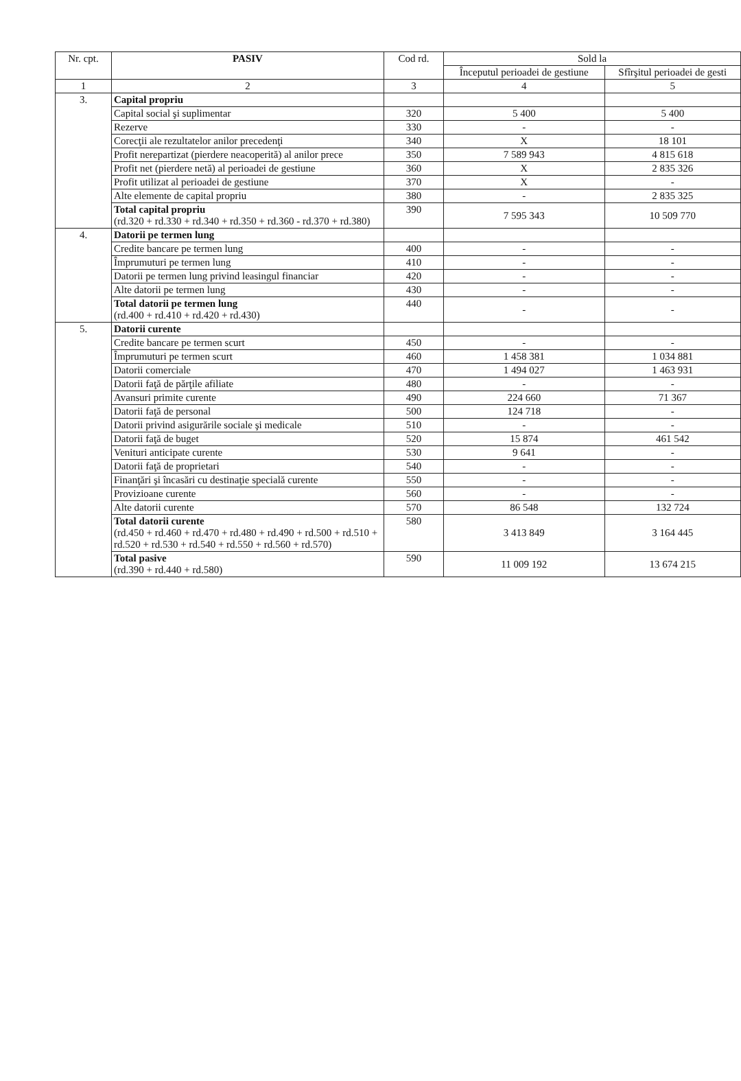| Nr. cpt. | PASIV | Cod rd. | Sold la | |
| --- | --- | --- | --- | --- |
| | | | Începutul perioadei de gestiune | Sfîrşitul perioadei de gesti |
| 1 | 2 | 3 | 4 | 5 |
| 3. | Capital propriu | | | |
| | Capital social şi suplimentar | 320 | 5 400 | 5 400 |
| | Rezerve | 330 | - | - |
| | Corecţii ale rezultatelor anilor precedenţi | 340 | X | 18 101 |
| | Profit nerepartizat (pierdere neacoperită) al anilor prece | 350 | 7 589 943 | 4 815 618 |
| | Profit net (pierdere netă) al perioadei de gestiune | 360 | X | 2 835 326 |
| | Profit utilizat al perioadei de gestiune | 370 | X | - |
| | Alte elemente de capital propriu | 380 | - | 2 835 325 |
| | Total capital propriu (rd.320 + rd.330 + rd.340 + rd.350 + rd.360 - rd.370 + rd.380) | 390 | 7 595 343 | 10 509 770 |
| 4. | Datorii pe termen lung | | | |
| | Credite bancare pe termen lung | 400 | - | - |
| | Împrumuturi pe termen lung | 410 | - | - |
| | Datorii pe termen lung privind leasingul financiar | 420 | - | - |
| | Alte datorii pe termen lung | 430 | - | - |
| | Total datorii pe termen lung (rd.400 + rd.410 + rd.420 + rd.430) | 440 | - | - |
| 5. | Datorii curente | | | |
| | Credite bancare pe termen scurt | 450 | - | - |
| | Împrumuturi pe termen scurt | 460 | 1 458 381 | 1 034 881 |
| | Datorii comerciale | 470 | 1 494 027 | 1 463 931 |
| | Datorii faţă de părţile afiliate | 480 | - | - |
| | Avansuri primite curente | 490 | 224 660 | 71 367 |
| | Datorii faţă de personal | 500 | 124 718 | - |
| | Datorii privind asigurările sociale şi medicale | 510 | - | - |
| | Datorii faţă de buget | 520 | 15 874 | 461 542 |
| | Venituri anticipate curente | 530 | 9 641 | - |
| | Datorii faţă de proprietari | 540 | - | - |
| | Finanţări şi încasări cu destinaţie specială curente | 550 | - | - |
| | Provizioane curente | 560 | - | - |
| | Alte datorii curente | 570 | 86 548 | 132 724 |
| | Total datorii curente (rd.450 + rd.460 + rd.470 + rd.480 + rd.490 + rd.500 + rd.510 + rd.520 + rd.530 + rd.540 + rd.550 + rd.560 + rd.570) | 580 | 3 413 849 | 3 164 445 |
| | Total pasive (rd.390 + rd.440 + rd.580) | 590 | 11 009 192 | 13 674 215 |